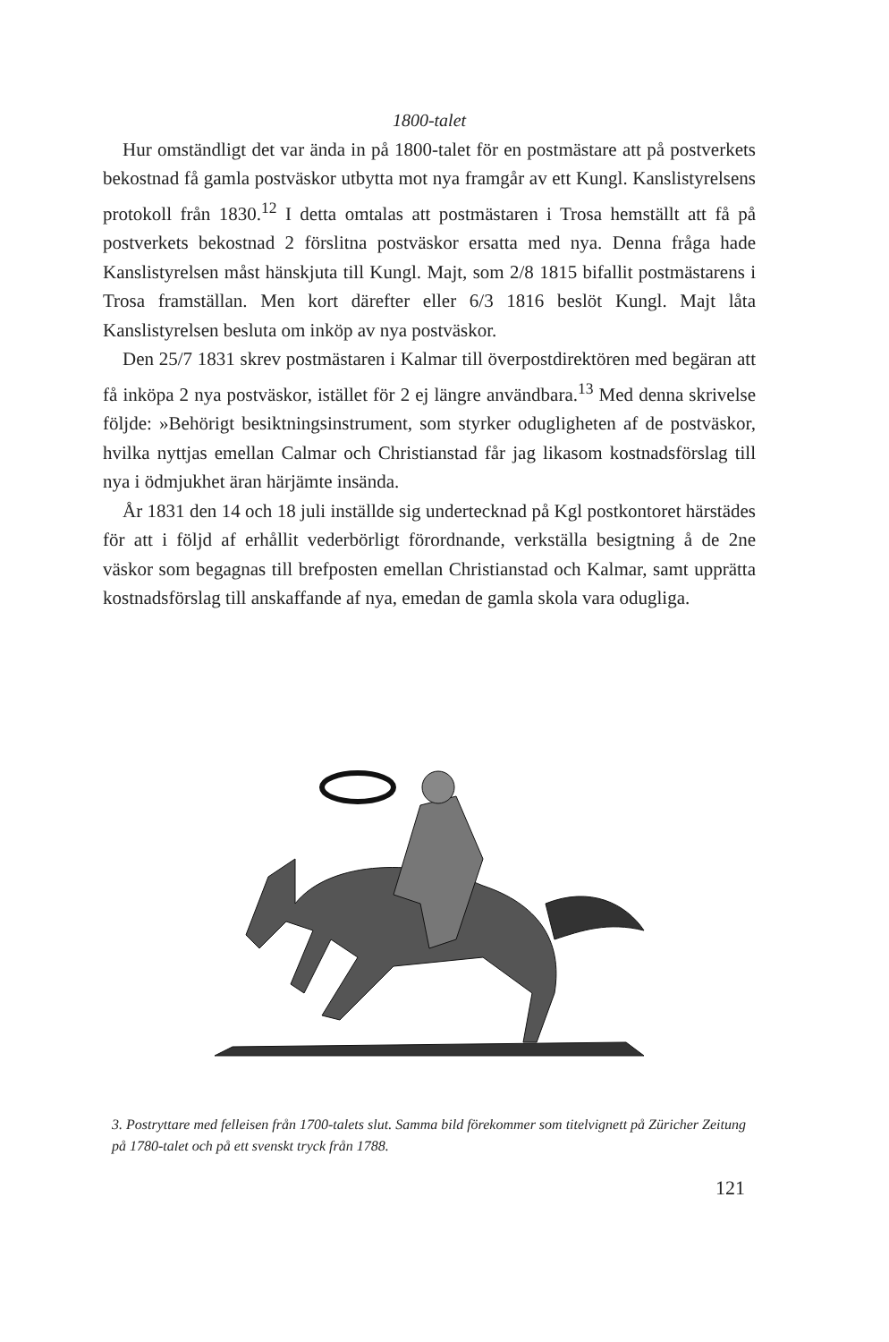1800-talet
Hur omständligt det var ända in på 1800-talet för en postmästare att på postverkets bekostnad få gamla postväskor utbytta mot nya framgår av ett Kungl. Kanslistyrelsens protokoll från 1830.<sup>12</sup> I detta omtalas att postmästaren i Trosa hemställt att få på postverkets bekostnad 2 förslitna postväskor ersatta med nya. Denna fråga hade Kanslistyrelsen måst hänskjuta till Kungl. Majt, som 2/8 1815 bifallit postmästarens i Trosa framställan. Men kort därefter eller 6/3 1816 beslöt Kungl. Majt låta Kanslistyrelsen besluta om inköp av nya postväskor.
Den 25/7 1831 skrev postmästaren i Kalmar till överpostdirektören med begäran att få inköpa 2 nya postväskor, istället för 2 ej längre användbara.<sup>13</sup> Med denna skrivelse följde: »Behörigt besiktningsinstrument, som styrker odugligheten af de postväskor, hvilka nyttjas emellan Calmar och Christianstad får jag likasom kostnadsförslag till nya i ödmjukhet äran härjämte insända.
År 1831 den 14 och 18 juli inställde sig undertecknad på Kgl postkontoret härstädes för att i följd af erhållit vederbörligt förordnande, verkställa besigtning å de 2ne väskor som begagnas till brefposten emellan Christianstad och Kalmar, samt upprätta kostnadsförslag till anskaffande af nya, emedan de gamla skola vara odugliga.
3. Postryttare med felleisen från 1700-talets slut. Samma bild förekommer som titelvignett på Züricher Zeitung på 1780-talet och på ett svenskt tryck från 1788.
121